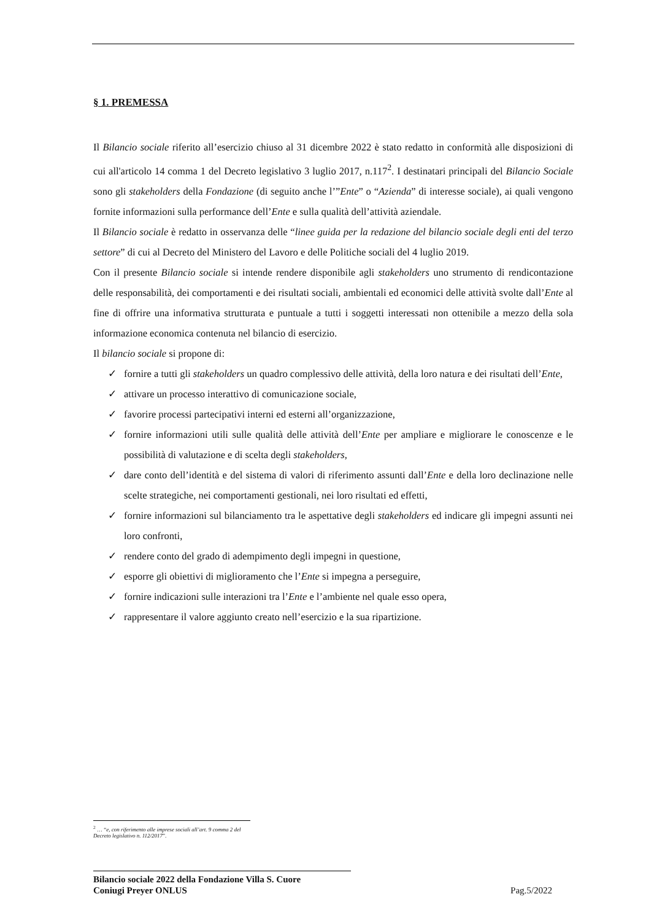§ 1. PREMESSA
Il Bilancio sociale riferito all’esercizio chiuso al 31 dicembre 2022 è stato redatto in conformità alle disposizioni di cui all'articolo 14 comma 1 del Decreto legislativo 3 luglio 2017, n.117<sup>2</sup>. I destinatari principali del Bilancio Sociale sono gli stakeholders della Fondazione (di seguito anche l’”Ente” o “Azienda” di interesse sociale), ai quali vengono fornite informazioni sulla performance dell’Ente e sulla qualità dell’attività aziendale.
Il Bilancio sociale è redatto in osservanza delle “linee guida per la redazione del bilancio sociale degli enti del terzo settore” di cui al Decreto del Ministero del Lavoro e delle Politiche sociali del 4 luglio 2019.
Con il presente Bilancio sociale si intende rendere disponibile agli stakeholders uno strumento di rendicontazione delle responsabilità, dei comportamenti e dei risultati sociali, ambientali ed economici delle attività svolte dall’Ente al fine di offrire una informativa strutturata e puntuale a tutti i soggetti interessati non ottenibile a mezzo della sola informazione economica contenuta nel bilancio di esercizio.
Il bilancio sociale si propone di:
✓ fornire a tutti gli stakeholders un quadro complessivo delle attività, della loro natura e dei risultati dell’Ente,
✓ attivare un processo interattivo di comunicazione sociale,
✓ favorire processi partecipativi interni ed esterni all’organizzazione,
✓ fornire informazioni utili sulle qualità delle attività dell’Ente per ampliare e migliorare le conoscenze e le possibilità di valutazione e di scelta degli stakeholders,
✓ dare conto dell’identità e del sistema di valori di riferimento assunti dall’Ente e della loro declinazione nelle scelte strategiche, nei comportamenti gestionali, nei loro risultati ed effetti,
✓ fornire informazioni sul bilanciamento tra le aspettative degli stakeholders ed indicare gli impegni assunti nei loro confronti,
✓ rendere conto del grado di adempimento degli impegni in questione,
✓ esporre gli obiettivi di miglioramento che l’Ente si impegna a perseguire,
✓ fornire indicazioni sulle interazioni tra l’Ente e l’ambiente nel quale esso opera,
✓ rappresentare il valore aggiunto creato nell’esercizio e la sua ripartizione.
<sup>2</sup> … “e, con riferimento alle imprese sociali all’art. 9 comma 2 del Decreto legislativo n. 112/2017”.
Bilancio sociale 2022 della Fondazione Villa S. Cuore
Coniugi Preyer ONLUS
Pag.5/2022